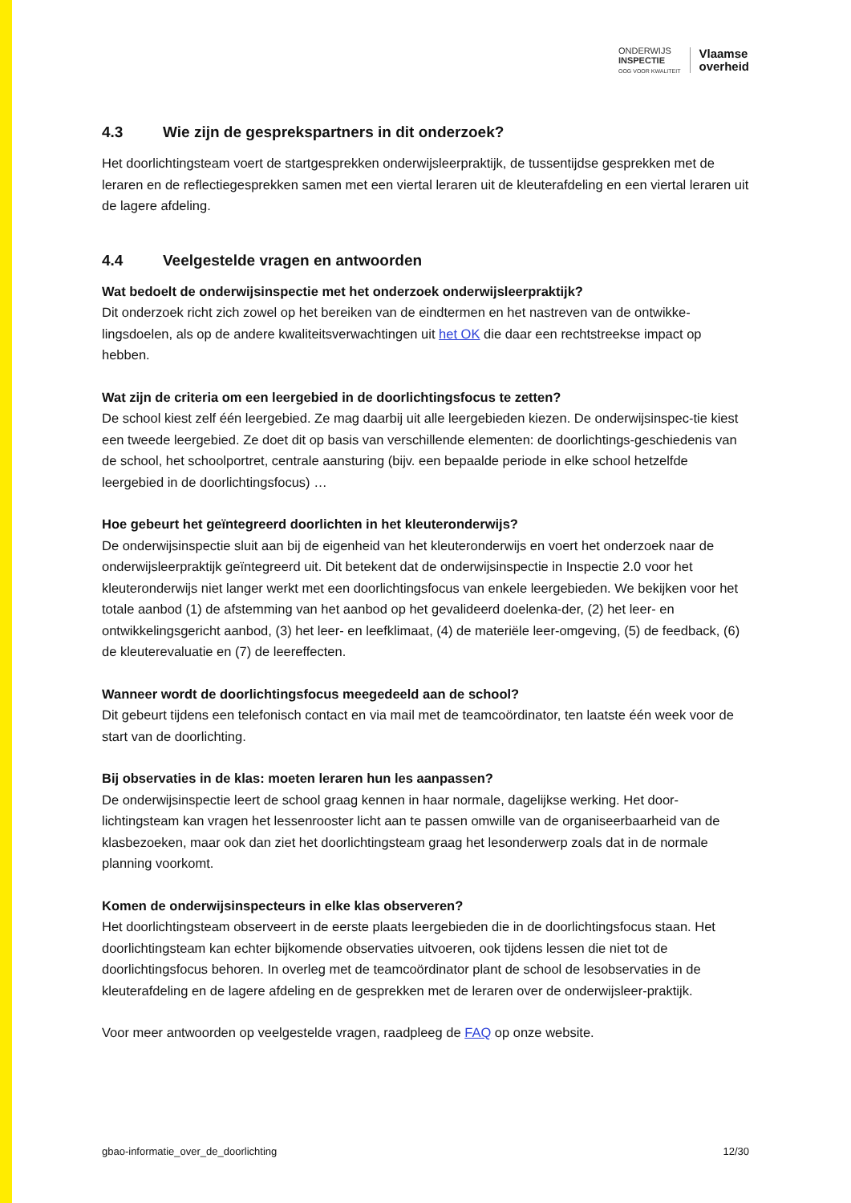ONDERWIJS
INSPECTIE
OOG VOOR KWALITEIT
Vlaamse
overheid
4.3 Wie zijn de gesprekspartners in dit onderzoek?
Het doorlichtingsteam voert de startgesprekken onderwijsleerpraktijk, de tussentijdse gesprekken met de leraren en de reflectiegesprekken samen met een viertal leraren uit de kleuterafdeling en een viertal leraren uit de lagere afdeling.
4.4 Veelgestelde vragen en antwoorden
Wat bedoelt de onderwijsinspectie met het onderzoek onderwijsleerpraktijk?
Dit onderzoek richt zich zowel op het bereiken van de eindtermen en het nastreven van de ontwikke-lingsdoelen, als op de andere kwaliteitsverwachtingen uit het OK die daar een rechtstreekse impact op hebben.
Wat zijn de criteria om een leergebied in de doorlichtingsfocus te zetten?
De school kiest zelf één leergebied. Ze mag daarbij uit alle leergebieden kiezen. De onderwijsinspec-tie kiest een tweede leergebied. Ze doet dit op basis van verschillende elementen: de doorlichtings-geschiedenis van de school, het schoolportret, centrale aansturing (bijv. een bepaalde periode in elke school hetzelfde leergebied in de doorlichtingsfocus) …
Hoe gebeurt het geïntegreerd doorlichten in het kleuteronderwijs?
De onderwijsinspectie sluit aan bij de eigenheid van het kleuteronderwijs en voert het onderzoek naar de onderwijsleerpraktijk geïntegreerd uit. Dit betekent dat de onderwijsinspectie in Inspectie 2.0 voor het kleuteronderwijs niet langer werkt met een doorlichtingsfocus van enkele leergebieden. We bekijken voor het totale aanbod (1) de afstemming van het aanbod op het gevalideerd doelenka-der, (2) het leer- en ontwikkelingsgericht aanbod, (3) het leer- en leefklimaat, (4) de materiële leer-omgeving, (5) de feedback, (6) de kleuterevaluatie en (7) de leereffecten.
Wanneer wordt de doorlichtingsfocus meegedeeld aan de school?
Dit gebeurt tijdens een telefonisch contact en via mail met de teamcoördinator, ten laatste één week voor de start van de doorlichting.
Bij observaties in de klas: moeten leraren hun les aanpassen?
De onderwijsinspectie leert de school graag kennen in haar normale, dagelijkse werking. Het door-lichtingsteam kan vragen het lessenrooster licht aan te passen omwille van de organiseerbaarheid van de klasbezoeken, maar ook dan ziet het doorlichtingsteam graag het lesonderwerp zoals dat in de normale planning voorkomt.
Komen de onderwijsinspecteurs in elke klas observeren?
Het doorlichtingsteam observeert in de eerste plaats leergebieden die in de doorlichtingsfocus staan. Het doorlichtingsteam kan echter bijkomende observaties uitvoeren, ook tijdens lessen die niet tot de doorlichtingsfocus behoren. In overleg met de teamcoördinator plant de school de lesobservaties in de kleuterafdeling en de lagere afdeling en de gesprekken met de leraren over de onderwijsleer-praktijk.
Voor meer antwoorden op veelgestelde vragen, raadpleeg de FAQ op onze website.
gbao-informatie_over_de_doorlichting 12/30